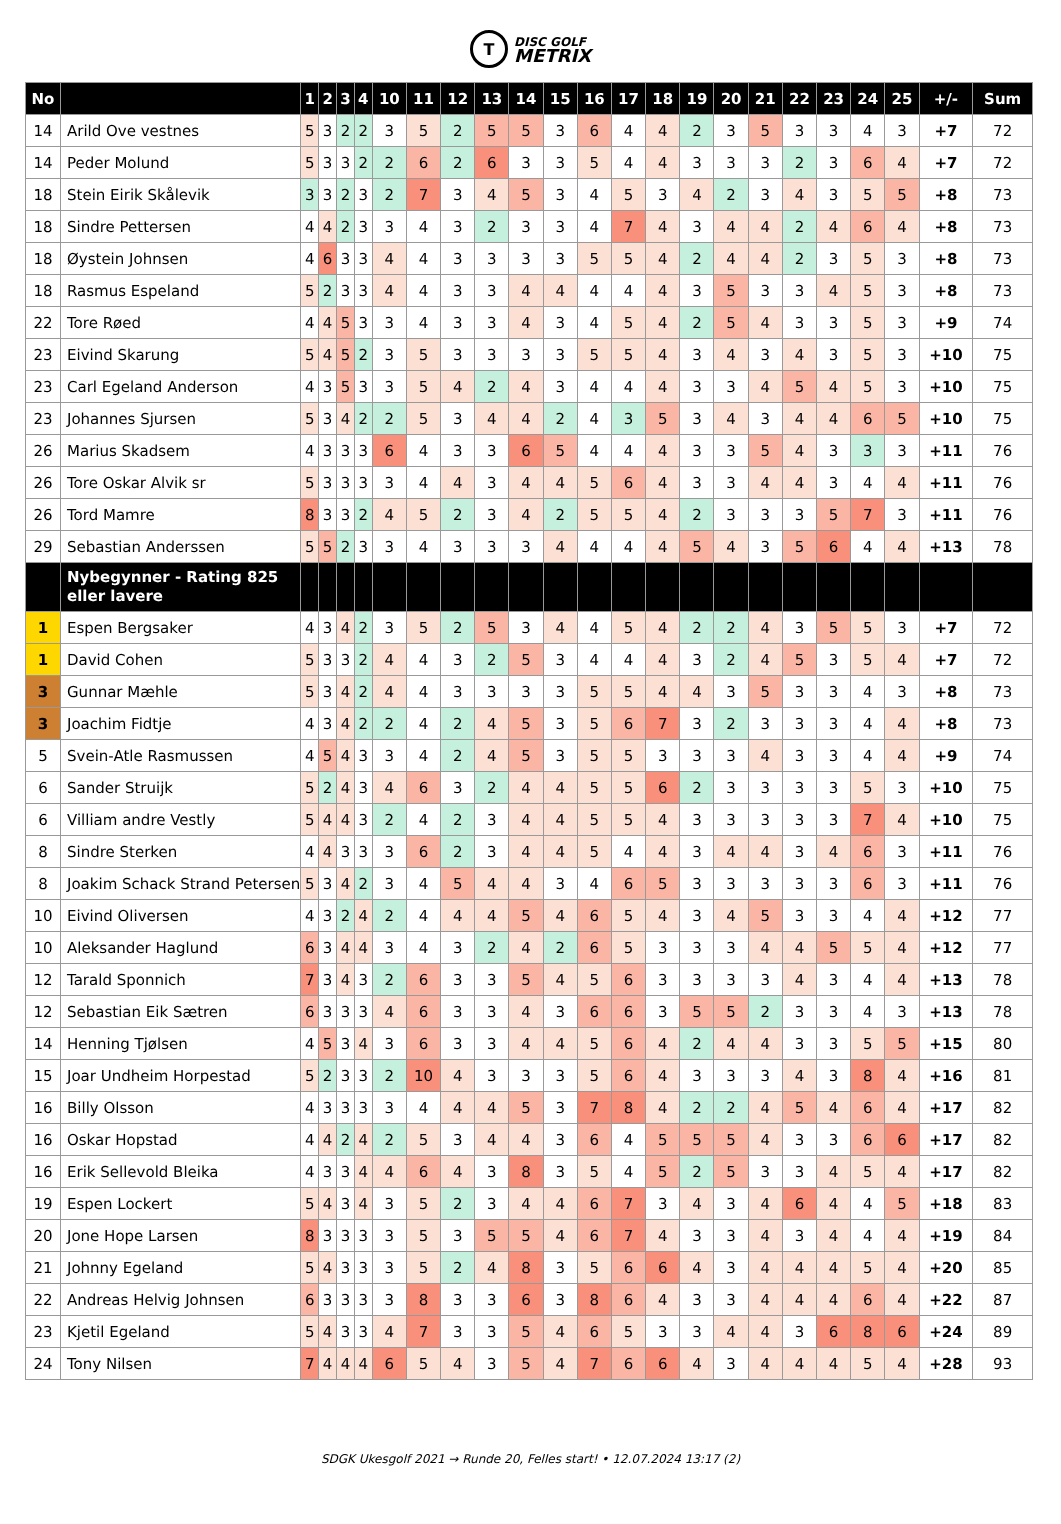T
DISC GOLF
METRIX
| No | | 1 | 2 | 3 | 4 | 10 | 11 | 12 | 13 | 14 | 15 | 16 | 17 | 18 | 19 | 20 | 21 | 22 | 23 | 24 | 25 | +/- | Sum |
| --- | --- | --- | --- | --- | --- | --- | --- | --- | --- | --- | --- | --- | --- | --- | --- | --- | --- | --- | --- | --- | --- | --- | --- |
| 14 | Arild Ove vestnes | 5 | 3 | 2 | 2 | 3 | 5 | 2 | 5 | 5 | 3 | 6 | 4 | 4 | 2 | 3 | 5 | 3 | 3 | 4 | 3 | +7 | 72 |
| 14 | Peder Molund | 5 | 3 | 3 | 2 | 2 | 6 | 2 | 6 | 3 | 3 | 5 | 4 | 4 | 3 | 3 | 3 | 2 | 3 | 6 | 4 | +7 | 72 |
| 18 | Stein Eirik Skålevik | 3 | 3 | 2 | 3 | 2 | 7 | 3 | 4 | 5 | 3 | 4 | 5 | 3 | 4 | 2 | 3 | 4 | 3 | 5 | 5 | +8 | 73 |
| 18 | Sindre Pettersen | 4 | 4 | 2 | 3 | 3 | 4 | 3 | 2 | 3 | 3 | 4 | 7 | 4 | 3 | 4 | 4 | 2 | 4 | 6 | 4 | +8 | 73 |
| 18 | Øystein Johnsen | 4 | 6 | 3 | 3 | 4 | 4 | 3 | 3 | 3 | 3 | 5 | 5 | 4 | 2 | 4 | 4 | 2 | 3 | 5 | 3 | +8 | 73 |
| 18 | Rasmus Espeland | 5 | 2 | 3 | 3 | 4 | 4 | 3 | 3 | 4 | 4 | 4 | 4 | 4 | 3 | 5 | 3 | 3 | 4 | 5 | 3 | +8 | 73 |
| 22 | Tore Røed | 4 | 4 | 5 | 3 | 3 | 4 | 3 | 3 | 4 | 3 | 4 | 5 | 4 | 2 | 5 | 4 | 3 | 3 | 5 | 3 | +9 | 74 |
| 23 | Eivind Skarung | 5 | 4 | 5 | 2 | 3 | 5 | 3 | 3 | 3 | 3 | 5 | 5 | 4 | 3 | 4 | 3 | 4 | 3 | 5 | 3 | +10 | 75 |
| 23 | Carl Egeland Anderson | 4 | 3 | 5 | 3 | 3 | 5 | 4 | 2 | 4 | 3 | 4 | 4 | 4 | 3 | 3 | 4 | 5 | 4 | 5 | 3 | +10 | 75 |
| 23 | Johannes Sjursen | 5 | 3 | 4 | 2 | 2 | 5 | 3 | 4 | 4 | 2 | 4 | 3 | 5 | 3 | 4 | 3 | 4 | 4 | 6 | 5 | +10 | 75 |
| 26 | Marius Skadsem | 4 | 3 | 3 | 3 | 6 | 4 | 3 | 3 | 6 | 5 | 4 | 4 | 4 | 3 | 3 | 5 | 4 | 3 | 3 | 3 | +11 | 76 |
| 26 | Tore Oskar Alvik sr | 5 | 3 | 3 | 3 | 3 | 4 | 4 | 3 | 4 | 4 | 5 | 6 | 4 | 3 | 3 | 4 | 4 | 3 | 4 | 4 | +11 | 76 |
| 26 | Tord Mamre | 8 | 3 | 3 | 2 | 4 | 5 | 2 | 3 | 4 | 2 | 5 | 5 | 4 | 2 | 3 | 3 | 3 | 5 | 7 | 3 | +11 | 76 |
| 29 | Sebastian Anderssen | 5 | 5 | 2 | 3 | 3 | 4 | 3 | 3 | 3 | 4 | 4 | 4 | 4 | 5 | 4 | 3 | 5 | 6 | 4 | 4 | +13 | 78 |
| | Nybegynner - Rating 825 eller lavere | | | | | | | | | | | | | | | | | | | | | | |
| 1 | Espen Bergsaker | 4 | 3 | 4 | 2 | 3 | 5 | 2 | 5 | 3 | 4 | 4 | 5 | 4 | 2 | 2 | 4 | 3 | 5 | 5 | 3 | +7 | 72 |
| 1 | David Cohen | 5 | 3 | 3 | 2 | 4 | 4 | 3 | 2 | 5 | 3 | 4 | 4 | 4 | 3 | 2 | 4 | 5 | 3 | 5 | 4 | +7 | 72 |
| 3 | Gunnar Mæhle | 5 | 3 | 4 | 2 | 4 | 4 | 3 | 3 | 3 | 3 | 5 | 5 | 4 | 4 | 3 | 5 | 3 | 3 | 4 | 3 | +8 | 73 |
| 3 | Joachim Fidtje | 4 | 3 | 4 | 2 | 2 | 4 | 2 | 4 | 5 | 3 | 5 | 6 | 7 | 3 | 2 | 3 | 3 | 3 | 4 | 4 | +8 | 73 |
| 5 | Svein-Atle Rasmussen | 4 | 5 | 4 | 3 | 3 | 4 | 2 | 4 | 5 | 3 | 5 | 5 | 3 | 3 | 3 | 4 | 3 | 3 | 4 | 4 | +9 | 74 |
| 6 | Sander Struijk | 5 | 2 | 4 | 3 | 4 | 6 | 3 | 2 | 4 | 4 | 5 | 5 | 6 | 2 | 3 | 3 | 3 | 3 | 5 | 3 | +10 | 75 |
| 6 | Villiam andre Vestly | 5 | 4 | 4 | 3 | 2 | 4 | 2 | 3 | 4 | 4 | 5 | 5 | 4 | 3 | 3 | 3 | 3 | 3 | 7 | 4 | +10 | 75 |
| 8 | Sindre Sterken | 4 | 4 | 3 | 3 | 3 | 6 | 2 | 3 | 4 | 4 | 5 | 4 | 4 | 3 | 4 | 4 | 3 | 4 | 6 | 3 | +11 | 76 |
| 8 | Joakim Schack Strand Petersen | 5 | 3 | 4 | 2 | 3 | 4 | 5 | 4 | 4 | 3 | 4 | 6 | 5 | 3 | 3 | 3 | 3 | 3 | 6 | 3 | +11 | 76 |
| 10 | Eivind Oliversen | 4 | 3 | 2 | 4 | 2 | 4 | 4 | 4 | 5 | 4 | 6 | 5 | 4 | 3 | 4 | 5 | 3 | 3 | 4 | 4 | +12 | 77 |
| 10 | Aleksander Haglund | 6 | 3 | 4 | 4 | 3 | 4 | 3 | 2 | 4 | 2 | 6 | 5 | 3 | 3 | 3 | 4 | 4 | 5 | 5 | 4 | +12 | 77 |
| 12 | Tarald Sponnich | 7 | 3 | 4 | 3 | 2 | 6 | 3 | 3 | 5 | 4 | 5 | 6 | 3 | 3 | 3 | 3 | 4 | 3 | 4 | 4 | +13 | 78 |
| 12 | Sebastian Eik Sætren | 6 | 3 | 3 | 3 | 4 | 6 | 3 | 3 | 4 | 3 | 6 | 6 | 3 | 5 | 5 | 2 | 3 | 3 | 4 | 3 | +13 | 78 |
| 14 | Henning Tjølsen | 4 | 5 | 3 | 4 | 3 | 6 | 3 | 3 | 4 | 4 | 5 | 6 | 4 | 2 | 4 | 4 | 3 | 3 | 5 | 5 | +15 | 80 |
| 15 | Joar Undheim Horpestad | 5 | 2 | 3 | 3 | 2 | 10 | 4 | 3 | 3 | 3 | 5 | 6 | 4 | 3 | 3 | 3 | 4 | 3 | 8 | 4 | +16 | 81 |
| 16 | Billy Olsson | 4 | 3 | 3 | 3 | 3 | 4 | 4 | 4 | 5 | 3 | 7 | 8 | 4 | 2 | 2 | 4 | 5 | 4 | 6 | 4 | +17 | 82 |
| 16 | Oskar Hopstad | 4 | 4 | 2 | 4 | 2 | 5 | 3 | 4 | 4 | 3 | 6 | 4 | 5 | 5 | 5 | 4 | 3 | 3 | 6 | 6 | +17 | 82 |
| 16 | Erik Sellevold Bleika | 4 | 3 | 3 | 4 | 4 | 6 | 4 | 3 | 8 | 3 | 5 | 4 | 5 | 2 | 5 | 3 | 3 | 4 | 5 | 4 | +17 | 82 |
| 19 | Espen Lockert | 5 | 4 | 3 | 4 | 3 | 5 | 2 | 3 | 4 | 4 | 6 | 7 | 3 | 4 | 3 | 4 | 6 | 4 | 4 | 5 | +18 | 83 |
| 20 | Jone Hope Larsen | 8 | 3 | 3 | 3 | 3 | 5 | 3 | 5 | 5 | 4 | 6 | 7 | 4 | 3 | 3 | 4 | 3 | 4 | 4 | 4 | +19 | 84 |
| 21 | Johnny Egeland | 5 | 4 | 3 | 3 | 3 | 5 | 2 | 4 | 8 | 3 | 5 | 6 | 6 | 4 | 3 | 4 | 4 | 4 | 5 | 4 | +20 | 85 |
| 22 | Andreas Helvig Johnsen | 6 | 3 | 3 | 3 | 3 | 8 | 3 | 3 | 6 | 3 | 8 | 6 | 4 | 3 | 3 | 4 | 4 | 4 | 6 | 4 | +22 | 87 |
| 23 | Kjetil Egeland | 5 | 4 | 3 | 3 | 4 | 7 | 3 | 3 | 5 | 4 | 6 | 5 | 3 | 3 | 4 | 4 | 3 | 6 | 8 | 6 | +24 | 89 |
| 24 | Tony Nilsen | 7 | 4 | 4 | 4 | 6 | 5 | 4 | 3 | 5 | 4 | 7 | 6 | 6 | 4 | 3 | 4 | 4 | 4 | 5 | 4 | +28 | 93 |
SDGK Ukesgolf 2021 → Runde 20, Felles start! • 12.07.2024 13:17 (2)